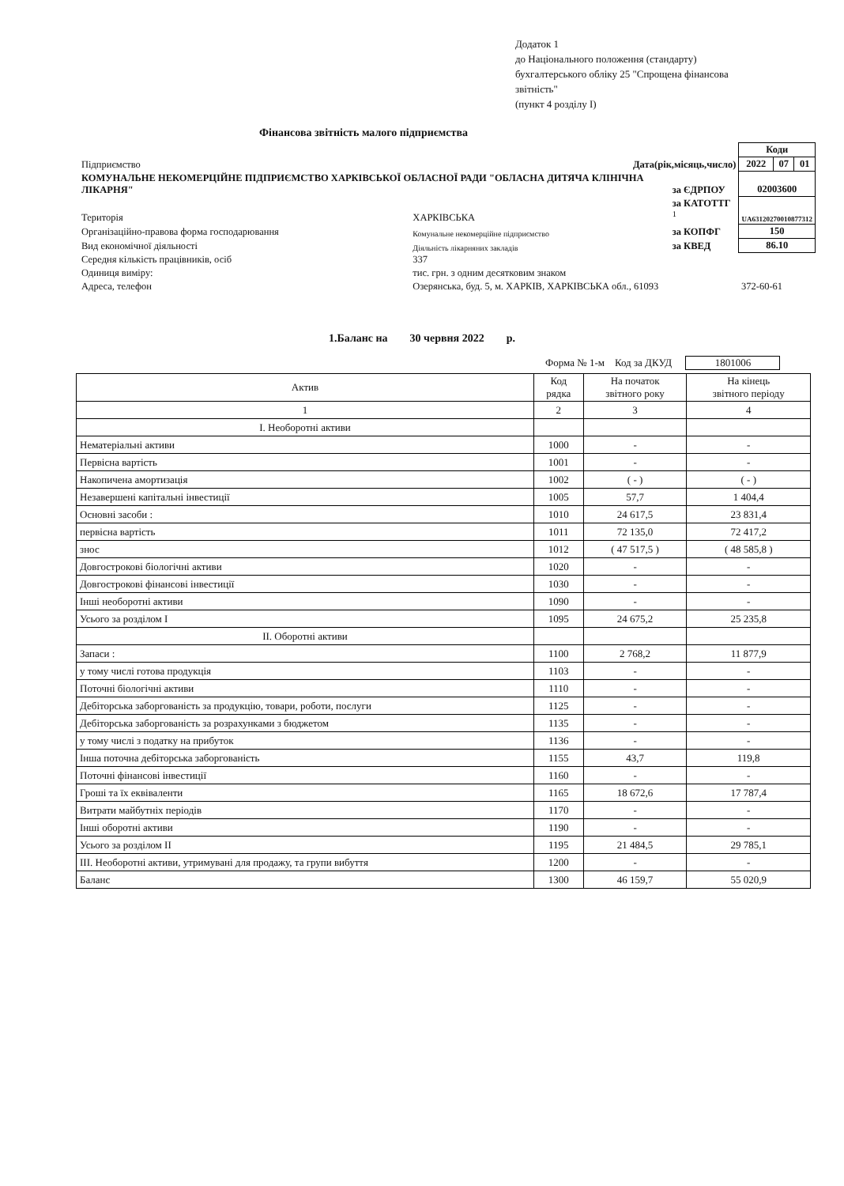Додаток 1
до Національного положення (стандарту)
бухгалтерського обліку 25 "Спрощена фінансова
звітність"
(пункт 4 розділу I)
Фінансова звітність малого підприємства
| | | | | Коди | | |
| Підприємство | | Дата(рік,місяць,число) | | 2022 | 07 | 01 |
| КОМУНАЛЬНЕ НЕКОМЕРЦІЙНЕ ПІДПРИЄМСТВО ХАРКІВСЬКОЇ ОБЛАСНОЇ РАДИ "ОБЛАСНА ДИТЯЧА КЛІНІЧНА ЛІКАРНЯ" | | | за ЄДРПОУ | 02003600 | | |
| Територія | ХАРКІВСЬКА | | за КАТОТТГ <sup>1</sup> | UA63120270010877312 | | |
| Організаційно-правова форма господарювання | | Комунальне некомерційне підприємство | за КОПФГ | 150 | | |
| Вид економічної діяльності | | Діяльність лікарняних закладів | за КВЕД | 86.10 | | |
| Середня кількість працівників, осіб | | 337 | | | | |
| Одиниця виміру: | тис. грн. з одним десятковим знаком | | | | | |
| Адреса, телефон | Озерянська, буд. 5, м. ХАРКІВ, ХАРКІВСЬКА обл., 61093 | | | 372-60-61 | | |
1.Баланс на 30 червня 2022 р.
Форма № 1-м Код за ДКУД 1801006
| Актив | Код рядка | На початок звітного року | На кінець звітного періоду |
| --- | --- | --- | --- |
| 1 | 2 | 3 | 4 |
| І. Необоротні активи | | | |
| Нематеріальні активи | 1000 | - | - |
| Первісна вартість | 1001 | - | - |
| Накопичена амортизація | 1002 | ( - ) | ( - ) |
| Незавершені капітальні інвестиції | 1005 | 57,7 | 1 404,4 |
| Основні засоби : | 1010 | 24 617,5 | 23 831,4 |
| первісна вартість | 1011 | 72 135,0 | 72 417,2 |
| знос | 1012 | ( 47 517,5 ) | ( 48 585,8 ) |
| Довгострокові біологічні активи | 1020 | - | - |
| Довгострокові фінансові інвестиції | 1030 | - | - |
| Інші необоротні активи | 1090 | - | - |
| Усього за розділом I | 1095 | 24 675,2 | 25 235,8 |
| II. Оборотні активи | | | |
| Запаси : | 1100 | 2 768,2 | 11 877,9 |
| у тому числі готова продукція | 1103 | - | - |
| Поточні біологічні активи | 1110 | - | - |
| Дебіторська заборгованість за продукцію, товари, роботи, послуги | 1125 | - | - |
| Дебіторська заборгованість за розрахунками з бюджетом | 1135 | - | - |
| у тому числі з податку на прибуток | 1136 | - | - |
| Інша поточна дебіторська заборгованість | 1155 | 43,7 | 119,8 |
| Поточні фінансові інвестиції | 1160 | - | - |
| Гроші та їх еквіваленти | 1165 | 18 672,6 | 17 787,4 |
| Витрати майбутніх періодів | 1170 | - | - |
| Інші оборотні активи | 1190 | - | - |
| Усього за розділом II | 1195 | 21 484,5 | 29 785,1 |
| III. Необоротні активи, утримувані для продажу, та групи вибуття | 1200 | - | - |
| Баланс | 1300 | 46 159,7 | 55 020,9 |